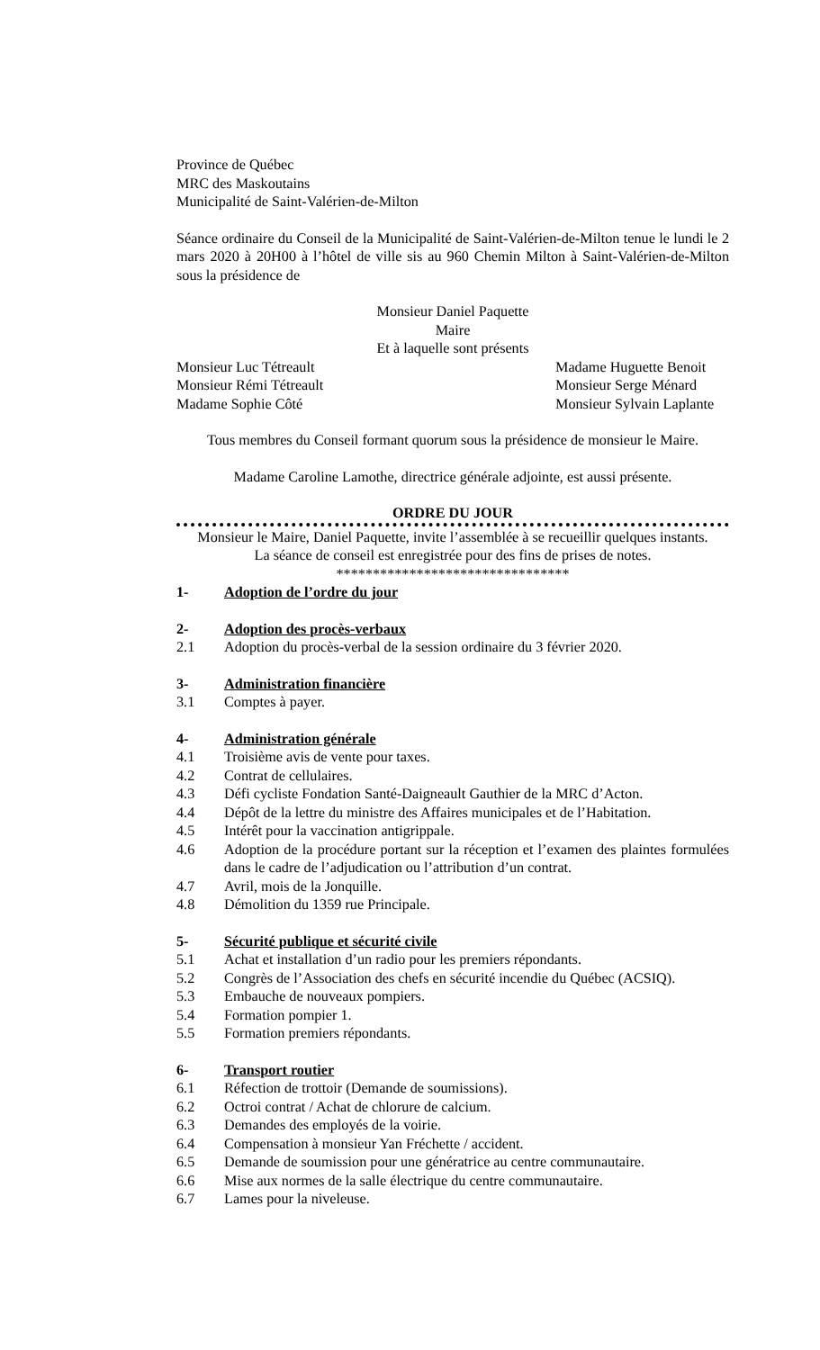Province de Québec
MRC des Maskoutains
Municipalité de Saint-Valérien-de-Milton
Séance ordinaire du Conseil de la Municipalité de Saint-Valérien-de-Milton tenue le lundi le 2 mars 2020 à 20H00 à l’hôtel de ville sis au 960 Chemin Milton à Saint-Valérien-de-Milton sous la présidence de
Monsieur Daniel Paquette
Maire
Et à laquelle sont présents
Monsieur Luc Tétreault Madame Huguette Benoit
Monsieur Rémi Tétreault Monsieur Serge Ménard
Madame Sophie Côté Monsieur Sylvain Laplante
Tous membres du Conseil formant quorum sous la présidence de monsieur le Maire.
Madame Caroline Lamothe, directrice générale adjointe, est aussi présente.
ORDRE DU JOUR
Monsieur le Maire, Daniel Paquette, invite l’assemblée à se recueillir quelques instants.
La séance de conseil est enregistrée pour des fins de prises de notes.
********************************
1- Adoption de l’ordre du jour
2- Adoption des procès-verbaux
2.1 Adoption du procès-verbal de la session ordinaire du 3 février 2020.
3- Administration financière
3.1 Comptes à payer.
4- Administration générale
4.1 Troisième avis de vente pour taxes.
4.2 Contrat de cellulaires.
4.3 Défi cycliste Fondation Santé-Daigneault Gauthier de la MRC d’Acton.
4.4 Dépôt de la lettre du ministre des Affaires municipales et de l’Habitation.
4.5 Intérêt pour la vaccination antigrippale.
4.6 Adoption de la procédure portant sur la réception et l’examen des plaintes formulées dans le cadre de l’adjudication ou l’attribution d’un contrat.
4.7 Avril, mois de la Jonquille.
4.8 Démolition du 1359 rue Principale.
5- Sécurité publique et sécurité civile
5.1 Achat et installation d’un radio pour les premiers répondants.
5.2 Congrès de l’Association des chefs en sécurité incendie du Québec (ACSIQ).
5.3 Embauche de nouveaux pompiers.
5.4 Formation pompier 1.
5.5 Formation premiers répondants.
6- Transport routier
6.1 Réfection de trottoir (Demande de soumissions).
6.2 Octroi contrat / Achat de chlorure de calcium.
6.3 Demandes des employés de la voirie.
6.4 Compensation à monsieur Yan Fréchette / accident.
6.5 Demande de soumission pour une génératrice au centre communautaire.
6.6 Mise aux normes de la salle électrique du centre communautaire.
6.7 Lames pour la niveleuse.